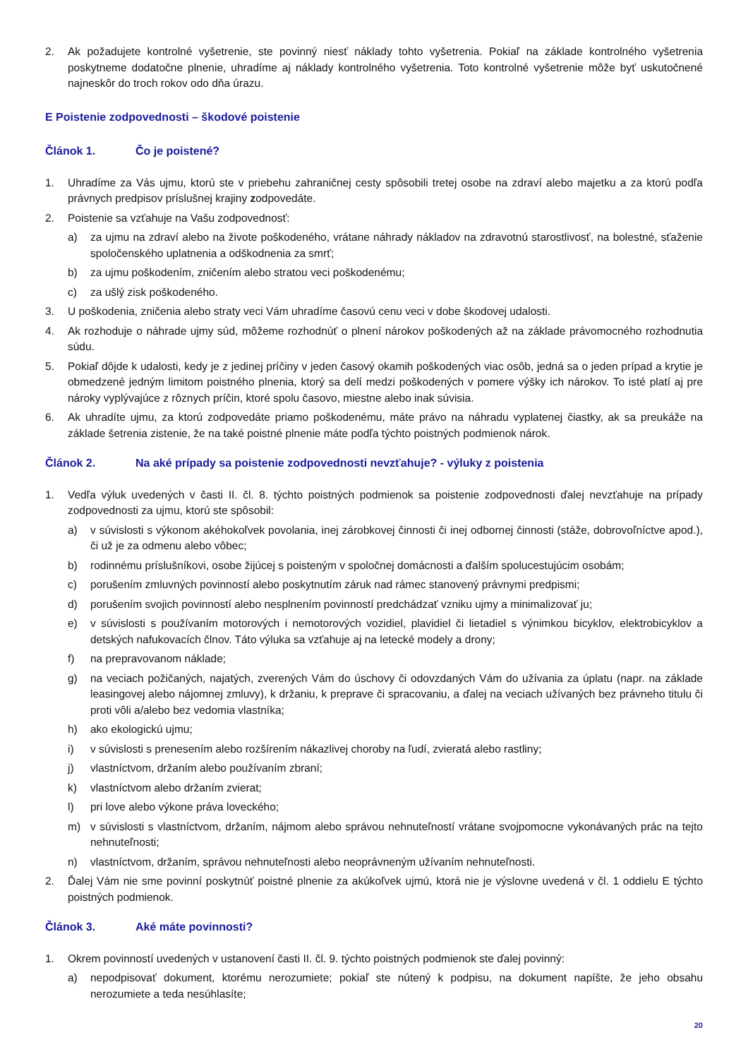2. Ak požadujete kontrolné vyšetrenie, ste povinný niesť náklady tohto vyšetrenia. Pokiaľ na základe kontrolného vyšetrenia poskytneme dodatočne plnenie, uhradíme aj náklady kontrolného vyšetrenia. Toto kontrolné vyšetrenie môže byť uskutočnené najneskôr do troch rokov odo dňa úrazu.
E Poistenie zodpovednosti – škodové poistenie
Článok 1. Čo je poistené?
1. Uhradíme za Vás ujmu, ktorú ste v priebehu zahraničnej cesty spôsobili tretej osobe na zdraví alebo majetku a za ktorú podľa právnych predpisov príslušnej krajiny zodpovedáte.
2. Poistenie sa vzťahuje na Vašu zodpovednosť:
a) za ujmu na zdraví alebo na živote poškodeného, vrátane náhrady nákladov na zdravotnú starostlivosť, na bolestné, sťaženie spoločenského uplatnenia a odškodnenia za smrť;
b) za ujmu poškodením, zničením alebo stratou veci poškodenému;
c) za ušlý zisk poškodeného.
3. U poškodenia, zničenia alebo straty veci Vám uhradíme časovú cenu veci v dobe škodovej udalosti.
4. Ak rozhoduje o náhrade ujmy súd, môžeme rozhodnúť o plnení nárokov poškodených až na základe právomocného rozhodnutia súdu.
5. Pokiaľ dôjde k udalosti, kedy je z jedinej príčiny v jeden časový okamih poškodených viac osôb, jedná sa o jeden prípad a krytie je obmedzené jedným limitom poistného plnenia, ktorý sa delí medzi poškodených v pomere výšky ich nárokov. To isté platí aj pre nároky vyplývajúce z rôznych príčin, ktoré spolu časovo, miestne alebo inak súvisia.
6. Ak uhradíte ujmu, za ktorú zodpovedáte priamo poškodenému, máte právo na náhradu vyplatenej čiastky, ak sa preukáže na základe šetrenia zistenie, že na také poistné plnenie máte podľa týchto poistných podmienok nárok.
Článok 2. Na aké prípady sa poistenie zodpovednosti nevzťahuje? - výluky z poistenia
1. Vedľa výluk uvedených v časti II. čl. 8. týchto poistných podmienok sa poistenie zodpovednosti ďalej nevzťahuje na prípady zodpovednosti za ujmu, ktorú ste spôsobil:
a) v súvislosti s výkonom akéhokoľvek povolania, inej zárobkovej činnosti či inej odbornej činnosti (stáže, dobrovoľníctve apod.), či už je za odmenu alebo vôbec;
b) rodinnému príslušníkovi, osobe žijúcej s poisteným v spoločnej domácnosti a ďalším spolucestujúcim osobám;
c) porušením zmluvných povinností alebo poskytnutím záruk nad rámec stanovený právnymi predpismi;
d) porušením svojich povinností alebo nesplnením povinností predchádzať vzniku ujmy a minimalizovať ju;
e) v súvislosti s používaním motorových i nemotorových vozidiel, plavidiel či lietadiel s výnimkou bicyklov, elektrobicyklov a detských nafukovacích člnov. Táto výluka sa vzťahuje aj na letecké modely a drony;
f) na prepravovanom náklade;
g) na veciach požičaných, najatých, zverených Vám do úschovy či odovzdaných Vám do užívania za úplatu (napr. na základe leasingovej alebo nájomnej zmluvy), k držaniu, k preprave či spracovaniu, a ďalej na veciach užívaných bez právneho titulu či proti vôli a/alebo bez vedomia vlastníka;
h) ako ekologickú ujmu;
i) v súvislosti s prenesením alebo rozšírením nákazlivej choroby na ľudí, zvieratá alebo rastliny;
j) vlastníctvom, držaním alebo používaním zbraní;
k) vlastníctvom alebo držaním zvierat;
l) pri love alebo výkone práva loveckého;
m) v súvislosti s vlastníctvom, držaním, nájmom alebo správou nehnuteľností vrátane svojpomocne vykonávaných prác na tejto nehnuteľnosti;
n) vlastníctvom, držaním, správou nehnuteľnosti alebo neoprávneným užívaním nehnuteľnosti.
2. Ďalej Vám nie sme povinní poskytnúť poistné plnenie za akúkoľvek ujmú, ktorá nie je výslovne uvedená v čl. 1 oddielu E týchto poistných podmienok.
Článok 3. Aké máte povinnosti?
1. Okrem povinností uvedených v ustanovení časti II. čl. 9. týchto poistných podmienok ste ďalej povinný:
a) nepodpisovať dokument, ktorému nerozumiete; pokiaľ ste nútený k podpisu, na dokument napíšte, že jeho obsahu nerozumiete a teda nesúhlasíte;
20